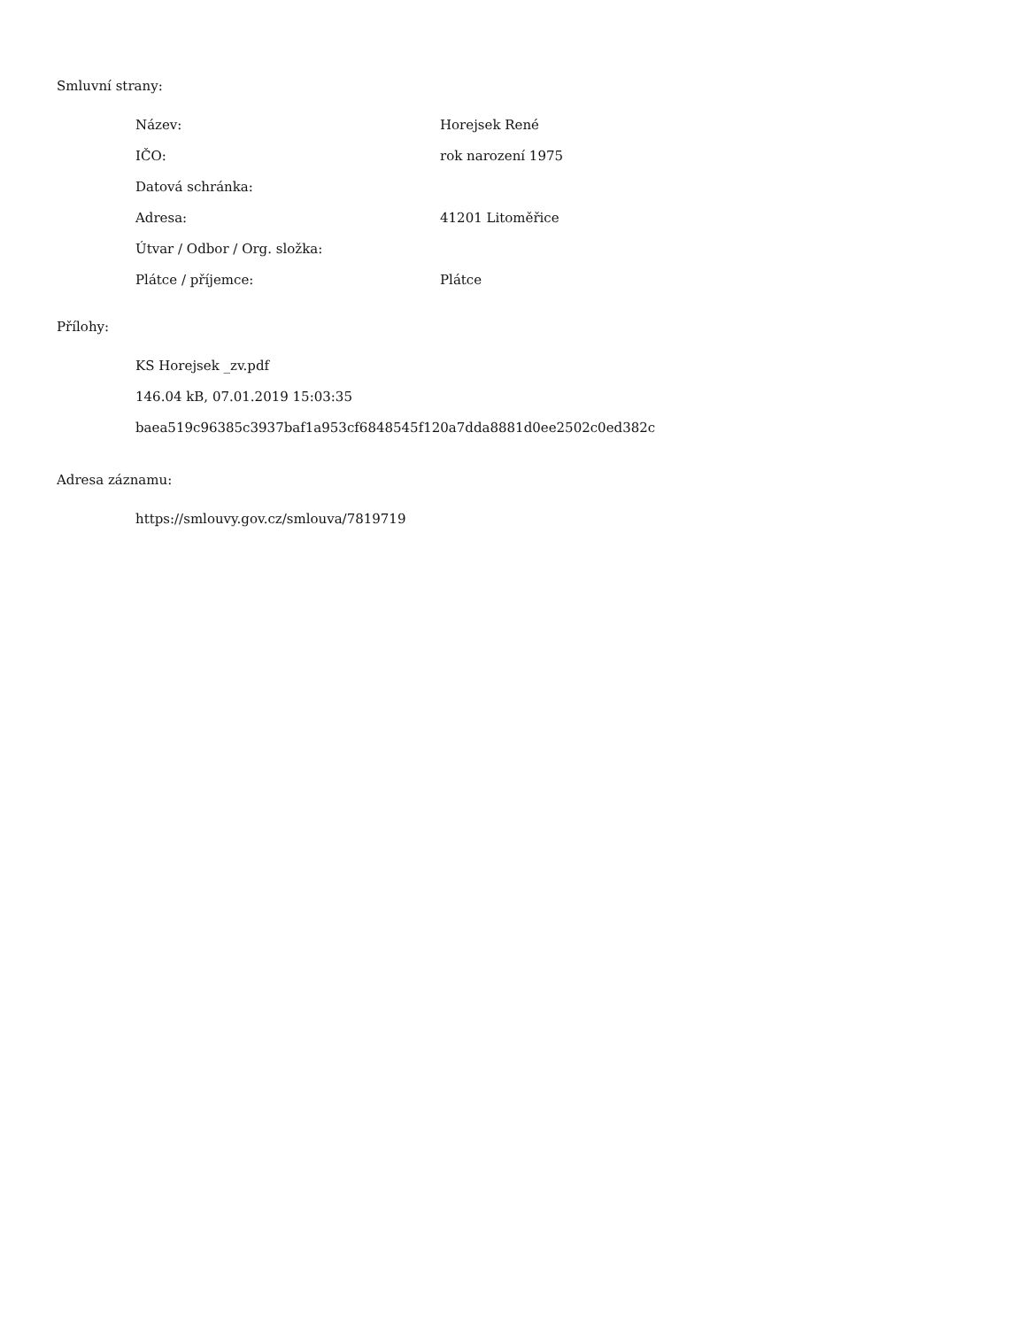Smluvní strany:
| Název: | Horejsek René |
| IČO: | rok narození 1975 |
| Datová schránka: | |
| Adresa: | 41201 Litoměřice |
| Útvar / Odbor / Org. složka: | |
| Plátce / příjemce: | Plátce |
Přílohy:
KS Horejsek _zv.pdf
146.04 kB, 07.01.2019 15:03:35
baea519c96385c3937baf1a953cf6848545f120a7dda8881d0ee2502c0ed382c
Adresa záznamu:
https://smlouvy.gov.cz/smlouva/7819719